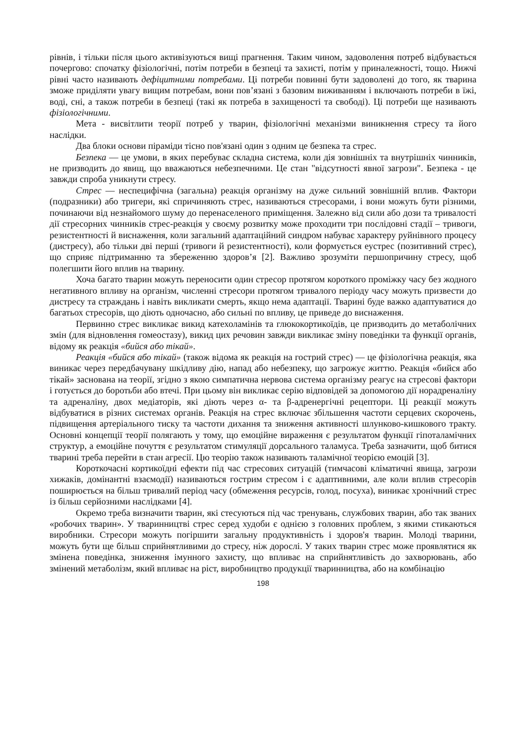рівнів, і тільки після цього активізуються вищі прагнення. Таким чином, задоволення потреб відбувається почергово: спочатку фізіологічні, потім потреби в безпеці та захисті, потім у приналежності, тощо. Нижчі рівні часто називають дефіцитними потребами. Ці потреби повинні бути задоволені до того, як тварина зможе приділяти увагу вищим потребам, вони пов’язані з базовим виживанням і включають потреби в їжі, воді, сні, а також потреби в безпеці (такі як потреба в захищеності та свободі). Ці потреби ще називають фізіологічними.
Мета - висвітлити теорії потреб у тварин, фізіологічні механізми виникнення стресу та його наслідки.
Два блоки основи піраміди тісно пов'язані один з одним це безпека та стрес.
Безпека — це умови, в яких перебуває складна система, коли дія зовнішніх та внутрішніх чинників, не призводить до явищ, що вважаються небезпечними. Це стан "відсутності явної загрози". Безпека - це завжди спроба уникнути стресу.
Стрес — неспецифічна (загальна) реакція організму на дуже сильний зовнішній вплив. Фактори (подразники) або тригери, які спричиняють стрес, називаються стресорами, і вони можуть бути різними, починаючи від незнайомого шуму до перенаселеного приміщення. Залежно від сили або дози та тривалості дії стресорних чинників стрес-реакція у своєму розвитку може проходити три послідовні стадії – тривоги, резистентності й виснаження, коли загальний адаптаційний синдром набуває характеру руйнівного процесу (дистресу), або тільки дві перші (тривоги й резистентності), коли формується еустрес (позитивний стрес), що сприяє підтриманню та збереженню здоров’я [2]. Важливо зрозуміти першопричину стресу, щоб полегшити його вплив на тварину.
Хоча багато тварин можуть переносити один стресор протягом короткого проміжку часу без жодного негативного впливу на організм, численні стресори протягом тривалого періоду часу можуть призвести до дистресу та страждань і навіть викликати смерть, якщо нема адаптації. Тварині буде важко адаптуватися до багатьох стресорів, що діють одночасно, або сильні по впливу, це приведе до виснаження.
Первинно стрес викликає викид катехоламінів та глюкокортикоїдів, це призводить до метаболічних змін (для відновлення гомеостазу), викид цих речовин завжди викликає зміну поведінки та функції органів, відому як реакція «бийся або тікай».
Реакція «бийся або тікай» (також відома як реакція на гострий стрес) — це фізіологічна реакція, яка виникає через передбачувану шкідливу дію, напад або небезпеку, що загрожує життю. Реакція «бийся або тікай» заснована на теорії, згідно з якою симпатична нервова система організму реагує на стресові фактори і готується до боротьби або втечі. При цьому він викликає серію відповідей за допомогою дії норадреналіну та адреналіну, двох медіаторів, які діють через α- та β-адренергічні рецептори. Ці реакції можуть відбуватися в різних системах органів. Реакція на стрес включає збільшення частоти серцевих скорочень, підвищення артеріального тиску та частоти дихання та зниження активності шлунково-кишкового тракту. Основні концепції теорії полягають у тому, що емоційне вираження є результатом функції гіпоталамічних структур, а емоційне почуття є результатом стимуляції дорсального таламуса. Треба зазначити, щоб битися тварині треба перейти в стан агресії. Цю теорію також називають таламічної теорією емоцій [3].
Короткочасні кортикоїдні ефекти під час стресових ситуацій (тимчасові кліматичні явища, загрози хижаків, домінантні взаємодії) називаються гострим стресом і є адаптивними, але коли вплив стресорів поширюється на більш тривалий період часу (обмеження ресурсів, голод, посуха), виникає хронічний стрес із більш серйозними наслідками [4].
Окремо треба визначити тварин, які стесуються під час тренувань, службових тварин, або так званих «робочих тварин». У тваринництві стрес серед худоби є однією з головних проблем, з якими стикаються виробники. Стресори можуть погіршити загальну продуктивність і здоров'я тварин. Молоді тварини, можуть бути ще більш сприйнятливими до стресу, ніж дорослі. У таких тварин стрес може проявлятися як змінена поведінка, зниження імунного захисту, що впливає на сприйнятливість до захворювань, або змінений метаболізм, який впливає на ріст, виробництво продукції тваринництва, або на комбінацію
198